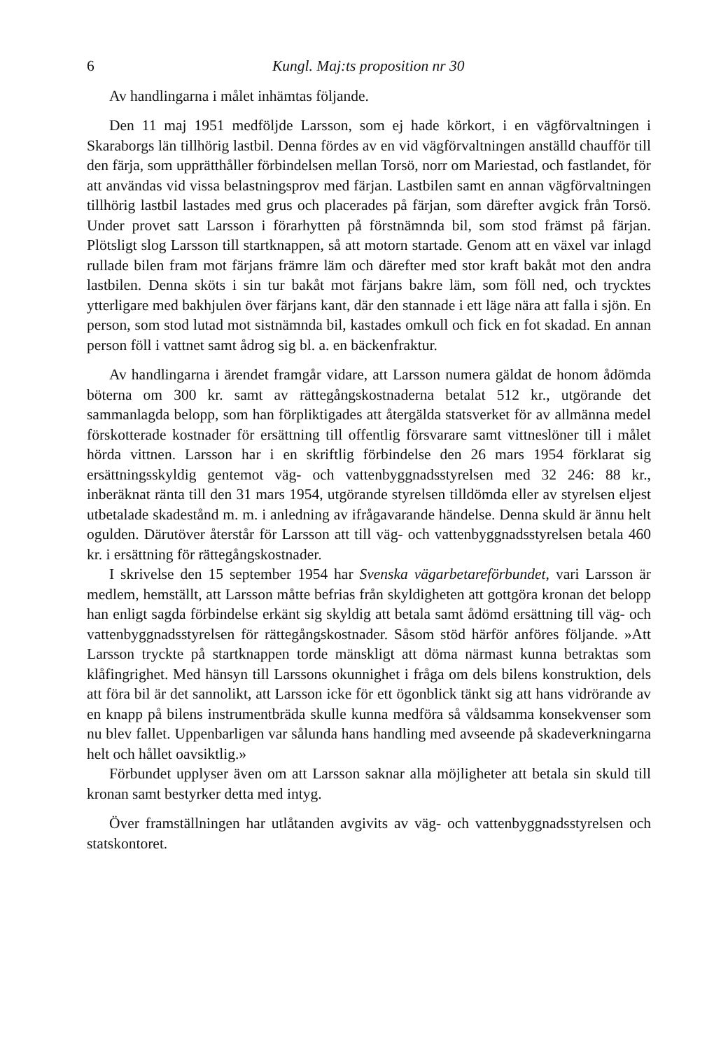6 Kungl. Maj:ts proposition nr 30
Av handlingarna i målet inhämtas följande.
Den 11 maj 1951 medföljde Larsson, som ej hade körkort, i en vägförvaltningen i Skaraborgs län tillhörig lastbil. Denna fördes av en vid vägförvaltningen anställd chaufför till den färja, som upprätthåller förbindelsen mellan Torsö, norr om Mariestad, och fastlandet, för att användas vid vissa belastningsprov med färjan. Lastbilen samt en annan vägförvaltningen tillhörig lastbil lastades med grus och placerades på färjan, som därefter avgick från Torsö. Under provet satt Larsson i förarhytten på förstnämnda bil, som stod främst på färjan. Plötsligt slog Larsson till startknappen, så att motorn startade. Genom att en växel var inlagd rullade bilen fram mot färjans främre läm och därefter med stor kraft bakåt mot den andra lastbilen. Denna sköts i sin tur bakåt mot färjans bakre läm, som föll ned, och trycktes ytterligare med bakhjulen över färjans kant, där den stannade i ett läge nära att falla i sjön. En person, som stod lutad mot sistnämnda bil, kastades omkull och fick en fot skadad. En annan person föll i vattnet samt ådrog sig bl. a. en bäckenfraktur.
Av handlingarna i ärendet framgår vidare, att Larsson numera gäldat de honom ådömda böterna om 300 kr. samt av rättegångskostnaderna betalat 512 kr., utgörande det sammanlagda belopp, som han förpliktigades att återgälda statsverket för av allmänna medel förskotterade kostnader för ersättning till offentlig försvarare samt vittneslöner till i målet hörda vittnen. Larsson har i en skriftlig förbindelse den 26 mars 1954 förklarat sig ersättningsskyldig gentemot väg- och vattenbyggnadsstyrelsen med 32 246: 88 kr., inberäknat ränta till den 31 mars 1954, utgörande styrelsen tilldömda eller av styrelsen eljest utbetalade skadestånd m. m. i anledning av ifrågavarande händelse. Denna skuld är ännu helt ogulden. Därutöver återstår för Larsson att till väg- och vattenbyggnadsstyrelsen betala 460 kr. i ersättning för rättegångskostnader.
I skrivelse den 15 september 1954 har Svenska vägarbetareförbundet, vari Larsson är medlem, hemställt, att Larsson måtte befrias från skyldigheten att gottgöra kronan det belopp han enligt sagda förbindelse erkänt sig skyldig att betala samt ådömd ersättning till väg- och vattenbyggnadsstyrelsen för rättegångskostnader. Såsom stöd härför anföres följande. »Att Larsson tryckte på startknappen torde mänskligt att döma närmast kunna betraktas som klåfingrighet. Med hänsyn till Larssons okunnighet i fråga om dels bilens konstruktion, dels att föra bil är det sannolikt, att Larsson icke för ett ögonblick tänkt sig att hans vidrörande av en knapp på bilens instrumentbräda skulle kunna medföra så våldsamma konsekvenser som nu blev fallet. Uppenbarligen var sålunda hans handling med avseende på skadeverkningarna helt och hållet oavsiktlig.»
Förbundet upplyser även om att Larsson saknar alla möjligheter att betala sin skuld till kronan samt bestyrker detta med intyg.
Över framställningen har utlåtanden avgivits av väg- och vattenbyggnadsstyrelsen och statskontoret.